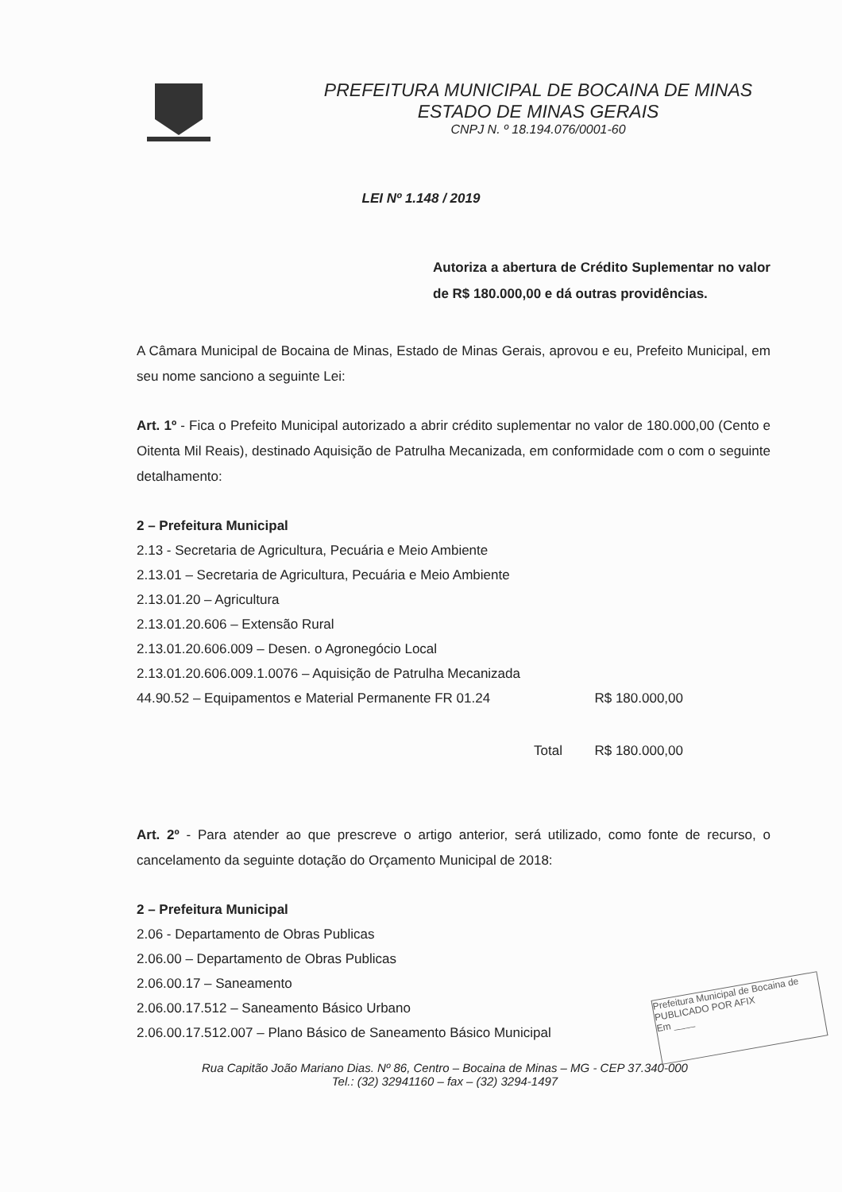PREFEITURA MUNICIPAL DE BOCAINA DE MINAS
ESTADO DE MINAS GERAIS
CNPJ N. º 18.194.076/0001-60
LEI Nº 1.148 / 2019
Autoriza a abertura de Crédito Suplementar no valor de R$ 180.000,00 e dá outras providências.
A Câmara Municipal de Bocaina de Minas, Estado de Minas Gerais, aprovou e eu, Prefeito Municipal, em seu nome sanciono a seguinte Lei:
Art. 1º - Fica o Prefeito Municipal autorizado a abrir crédito suplementar no valor de 180.000,00 (Cento e Oitenta Mil Reais), destinado Aquisição de Patrulha Mecanizada, em conformidade com o com o seguinte detalhamento:
2 – Prefeitura Municipal
2.13 - Secretaria de Agricultura, Pecuária e Meio Ambiente
2.13.01 – Secretaria de Agricultura, Pecuária e Meio Ambiente
2.13.01.20 – Agricultura
2.13.01.20.606 – Extensão Rural
2.13.01.20.606.009 – Desen. o Agronegócio Local
2.13.01.20.606.009.1.0076 – Aquisição de Patrulha Mecanizada
44.90.52 – Equipamentos e Material Permanente FR 01.24 R$ 180.000,00
Total R$ 180.000,00
Art. 2º - Para atender ao que prescreve o artigo anterior, será utilizado, como fonte de recurso, o cancelamento da seguinte dotação do Orçamento Municipal de 2018:
2 – Prefeitura Municipal
2.06 - Departamento de Obras Publicas
2.06.00 – Departamento de Obras Publicas
2.06.00.17 – Saneamento
2.06.00.17.512 – Saneamento Básico Urbano
2.06.00.17.512.007 – Plano Básico de Saneamento Básico Municipal
Rua Capitão João Mariano Dias. Nº 86, Centro – Bocaina de Minas – MG - CEP 37.340-000
Tel.: (32) 32941160 – fax – (32) 3294-1497
Prefeitura Municipal de Bocaina de
PUBLICADO POR AFIX
Em ____